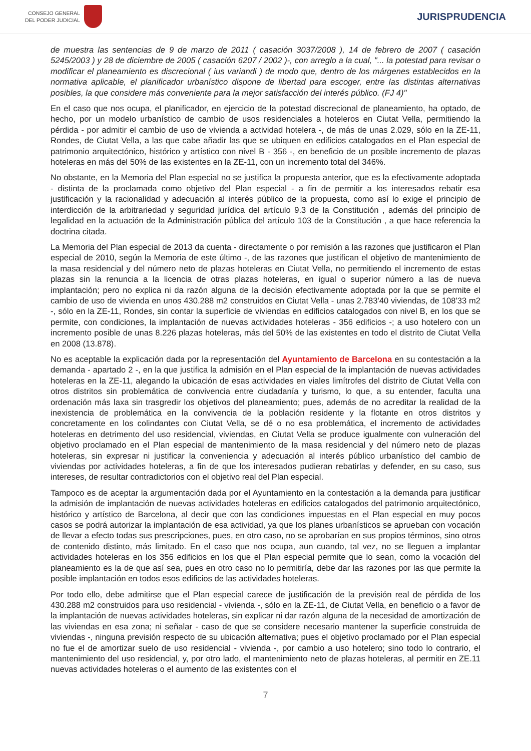CONSEJO GENERAL
DEL PODER JUDICIAL
JURISPRUDENCIA
de muestra las sentencias de 9 de marzo de 2011 ( casación 3037/2008 ), 14 de febrero de 2007 ( casación 5245/2003 ) y 28 de diciembre de 2005 ( casación 6207 / 2002 )-, con arreglo a la cual, "... la potestad para revisar o modificar el planeamiento es discrecional ( ius variandi ) de modo que, dentro de los márgenes establecidos en la normativa aplicable, el planificador urbanístico dispone de libertad para escoger, entre las distintas alternativas posibles, la que considere más conveniente para la mejor satisfacción del interés público. (FJ 4)"
En el caso que nos ocupa, el planificador, en ejercicio de la potestad discrecional de planeamiento, ha optado, de hecho, por un modelo urbanístico de cambio de usos residenciales a hoteleros en Ciutat Vella, permitiendo la pérdida - por admitir el cambio de uso de vivienda a actividad hotelera -, de más de unas 2.029, sólo en la ZE-11, Rondes, de Ciutat Vella, a las que cabe añadir las que se ubiquen en edificios catalogados en el Plan especial de patrimonio arquitectónico, histórico y artístico con nivel B - 356 -, en beneficio de un posible incremento de plazas hoteleras en más del 50% de las existentes en la ZE-11, con un incremento total del 346%.
No obstante, en la Memoria del Plan especial no se justifica la propuesta anterior, que es la efectivamente adoptada - distinta de la proclamada como objetivo del Plan especial - a fin de permitir a los interesados rebatir esa justificación y la racionalidad y adecuación al interés público de la propuesta, como así lo exige el principio de interdicción de la arbitrariedad y seguridad jurídica del artículo 9.3 de la Constitución , además del principio de legalidad en la actuación de la Administración pública del artículo 103 de la Constitución , a que hace referencia la doctrina citada.
La Memoria del Plan especial de 2013 da cuenta - directamente o por remisión a las razones que justificaron el Plan especial de 2010, según la Memoria de este último -, de las razones que justifican el objetivo de mantenimiento de la masa residencial y del número neto de plazas hoteleras en Ciutat Vella, no permitiendo el incremento de estas plazas sin la renuncia a la licencia de otras plazas hoteleras, en igual o superior número a las de nueva implantación; pero no explica ni da razón alguna de la decisión efectivamente adoptada por la que se permite el cambio de uso de vivienda en unos 430.288 m2 construidos en Ciutat Vella - unas 2.783'40 viviendas, de 108'33 m2 -, sólo en la ZE-11, Rondes, sin contar la superficie de viviendas en edificios catalogados con nivel B, en los que se permite, con condiciones, la implantación de nuevas actividades hoteleras - 356 edificios -; a uso hotelero con un incremento posible de unas 8.226 plazas hoteleras, más del 50% de las existentes en todo el distrito de Ciutat Vella en 2008 (13.878).
No es aceptable la explicación dada por la representación del Ayuntamiento de Barcelona en su contestación a la demanda - apartado 2 -, en la que justifica la admisión en el Plan especial de la implantación de nuevas actividades hoteleras en la ZE-11, alegando la ubicación de esas actividades en viales limítrofes del distrito de Ciutat Vella con otros distritos sin problemática de convivencia entre ciudadanía y turismo, lo que, a su entender, faculta una ordenación más laxa sin trasgredir los objetivos del planeamiento; pues, además de no acreditar la realidad de la inexistencia de problemática en la convivencia de la población residente y la flotante en otros distritos y concretamente en los colindantes con Ciutat Vella, se dé o no esa problemática, el incremento de actividades hoteleras en detrimento del uso residencial, viviendas, en Ciutat Vella se produce igualmente con vulneración del objetivo proclamado en el Plan especial de mantenimiento de la masa residencial y del número neto de plazas hoteleras, sin expresar ni justificar la conveniencia y adecuación al interés público urbanístico del cambio de viviendas por actividades hoteleras, a fin de que los interesados pudieran rebatirlas y defender, en su caso, sus intereses, de resultar contradictorios con el objetivo real del Plan especial.
Tampoco es de aceptar la argumentación dada por el Ayuntamiento en la contestación a la demanda para justificar la admisión de implantación de nuevas actividades hoteleras en edificios catalogados del patrimonio arquitectónico, histórico y artístico de Barcelona, al decir que con las condiciones impuestas en el Plan especial en muy pocos casos se podrá autorizar la implantación de esa actividad, ya que los planes urbanísticos se aprueban con vocación de llevar a efecto todas sus prescripciones, pues, en otro caso, no se aprobarían en sus propios términos, sino otros de contenido distinto, más limitado. En el caso que nos ocupa, aun cuando, tal vez, no se lleguen a implantar actividades hoteleras en los 356 edificios en los que el Plan especial permite que lo sean, como la vocación del planeamiento es la de que así sea, pues en otro caso no lo permitiría, debe dar las razones por las que permite la posible implantación en todos esos edificios de las actividades hoteleras.
Por todo ello, debe admitirse que el Plan especial carece de justificación de la previsión real de pérdida de los 430.288 m2 construidos para uso residencial - vivienda -, sólo en la ZE-11, de Ciutat Vella, en beneficio o a favor de la implantación de nuevas actividades hoteleras, sin explicar ni dar razón alguna de la necesidad de amortización de las viviendas en esa zona; ni señalar - caso de que se considere necesario mantener la superficie construida de viviendas -, ninguna previsión respecto de su ubicación alternativa; pues el objetivo proclamado por el Plan especial no fue el de amortizar suelo de uso residencial - vivienda -, por cambio a uso hotelero; sino todo lo contrario, el mantenimiento del uso residencial, y, por otro lado, el mantenimiento neto de plazas hoteleras, al permitir en ZE.11 nuevas actividades hoteleras o el aumento de las existentes con el
7